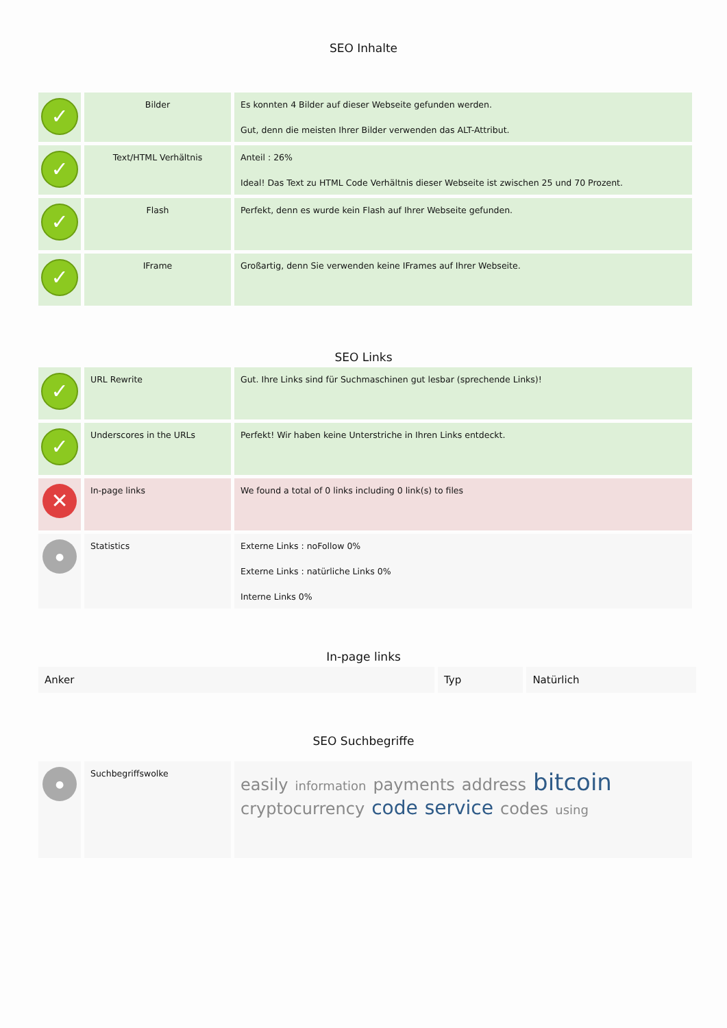SEO Inhalte
| ✓ | Bilder | Es konnten 4 Bilder auf dieser Webseite gefunden werden. Gut, denn die meisten Ihrer Bilder verwenden das ALT-Attribut. |
| ✓ | Text/HTML Verhältnis | Anteil : 26% Ideal! Das Text zu HTML Code Verhältnis dieser Webseite ist zwischen 25 und 70 Prozent. |
| ✓ | Flash | Perfekt, denn es wurde kein Flash auf Ihrer Webseite gefunden. |
| ✓ | IFrame | Großartig, denn Sie verwenden keine IFrames auf Ihrer Webseite. |
SEO Links
| ✓ | URL Rewrite | Gut. Ihre Links sind für Suchmaschinen gut lesbar (sprechende Links)! |
| ✓ | Underscores in the URLs | Perfekt! Wir haben keine Unterstriche in Ihren Links entdeckt. |
| ✕ | In-page links | We found a total of 0 links including 0 link(s) to files |
| ● | Statistics | Externe Links : noFollow 0% Externe Links : natürliche Links 0% Interne Links 0% |
In-page links
| Anker | Typ | Natürlich |
| --- | --- | --- |
SEO Suchbegriffe
| ● | Suchbegriffswolke | easily information payments address bitcoin cryptocurrency code service codes using |